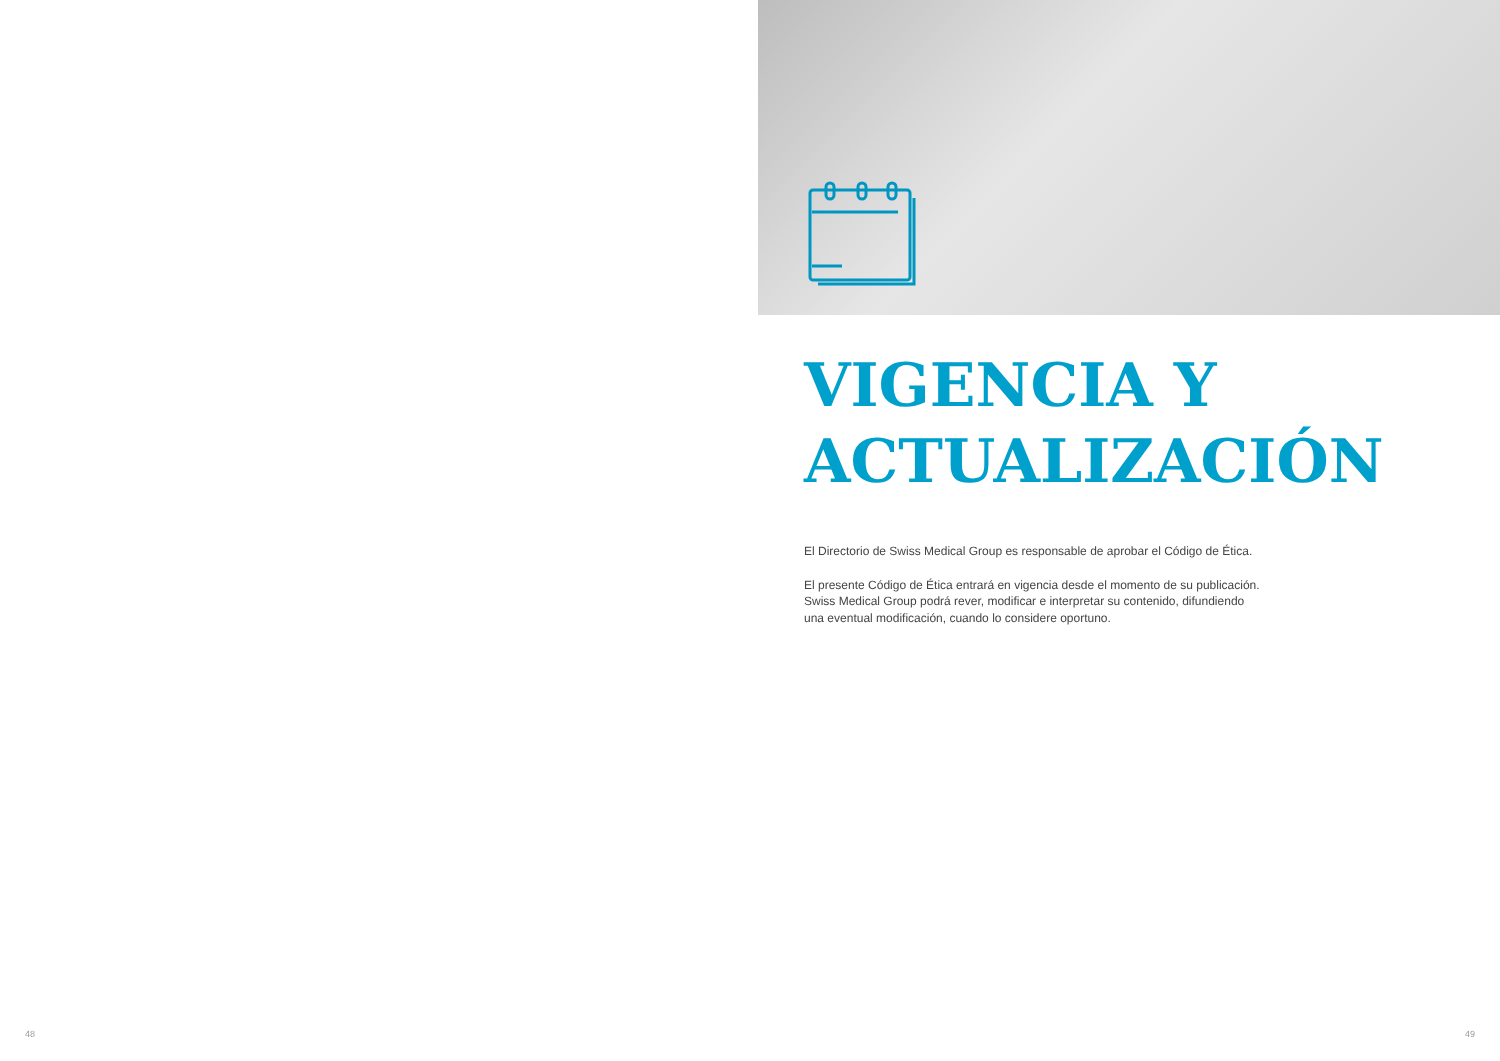VIGENCIA Y
ACTUALIZACIÓN
El Directorio de Swiss Medical Group es responsable de aprobar el Código de Ética.
El presente Código de Ética entrará en vigencia desde el momento de su publicación. Swiss Medical Group podrá rever, modificar e interpretar su contenido, difundiendo una eventual modificación, cuando lo considere oportuno.
48 49